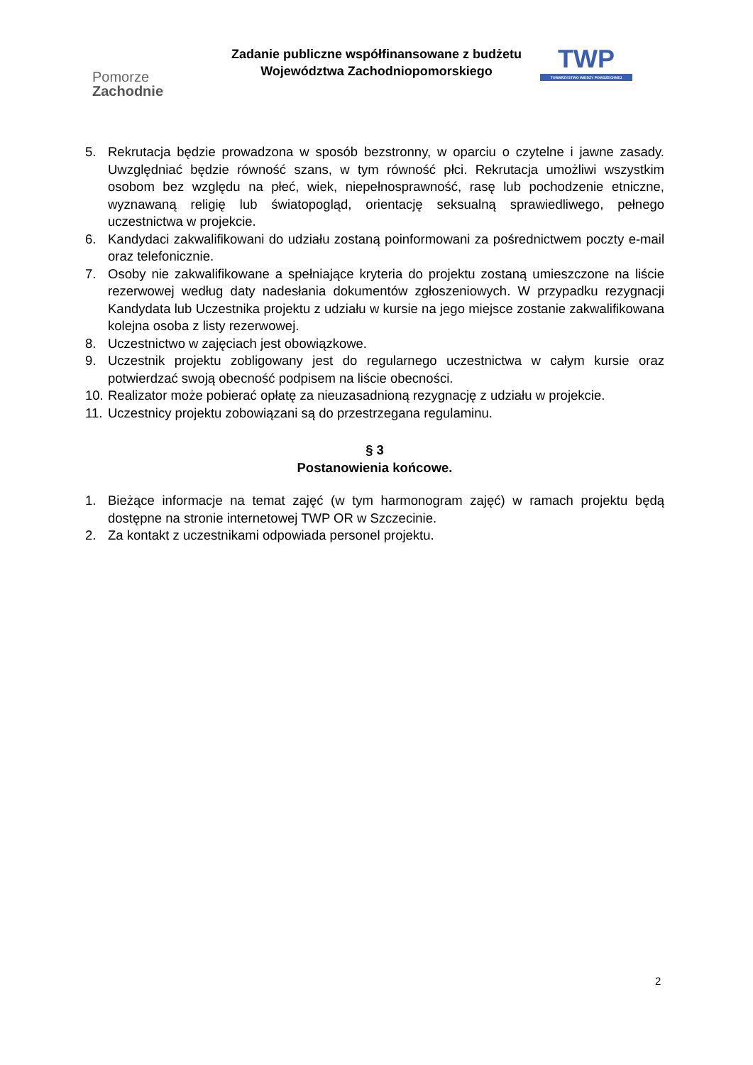Pomorze
Zachodnie
Zadanie publiczne współfinansowane z budżetu
Województwa Zachodniopomorskiego
TWP
TOWARZYSTWO WIEDZY POWSZECHNEJ
5. Rekrutacja będzie prowadzona w sposób bezstronny, w oparciu o czytelne i jawne zasady. Uwzględniać będzie równość szans, w tym równość płci. Rekrutacja umożliwi wszystkim osobom bez względu na płeć, wiek, niepełnosprawność, rasę lub pochodzenie etniczne, wyznawaną religię lub światopogląd, orientację seksualną sprawiedliwego, pełnego uczestnictwa w projekcie.
6. Kandydaci zakwalifikowani do udziału zostaną poinformowani za pośrednictwem poczty e-mail oraz telefonicznie.
7. Osoby nie zakwalifikowane a spełniające kryteria do projektu zostaną umieszczone na liście rezerwowej według daty nadesłania dokumentów zgłoszeniowych. W przypadku rezygnacji Kandydata lub Uczestnika projektu z udziału w kursie na jego miejsce zostanie zakwalifikowana kolejna osoba z listy rezerwowej.
8. Uczestnictwo w zajęciach jest obowiązkowe.
9. Uczestnik projektu zobligowany jest do regularnego uczestnictwa w całym kursie oraz potwierdzać swoją obecność podpisem na liście obecności.
10. Realizator może pobierać opłatę za nieuzasadnioną rezygnację z udziału w projekcie.
11. Uczestnicy projektu zobowiązani są do przestrzegana regulaminu.
§ 3
Postanowienia końcowe.
1. Bieżące informacje na temat zajęć (w tym harmonogram zajęć) w ramach projektu będą dostępne na stronie internetowej TWP OR w Szczecinie.
2. Za kontakt z uczestnikami odpowiada personel projektu.
2